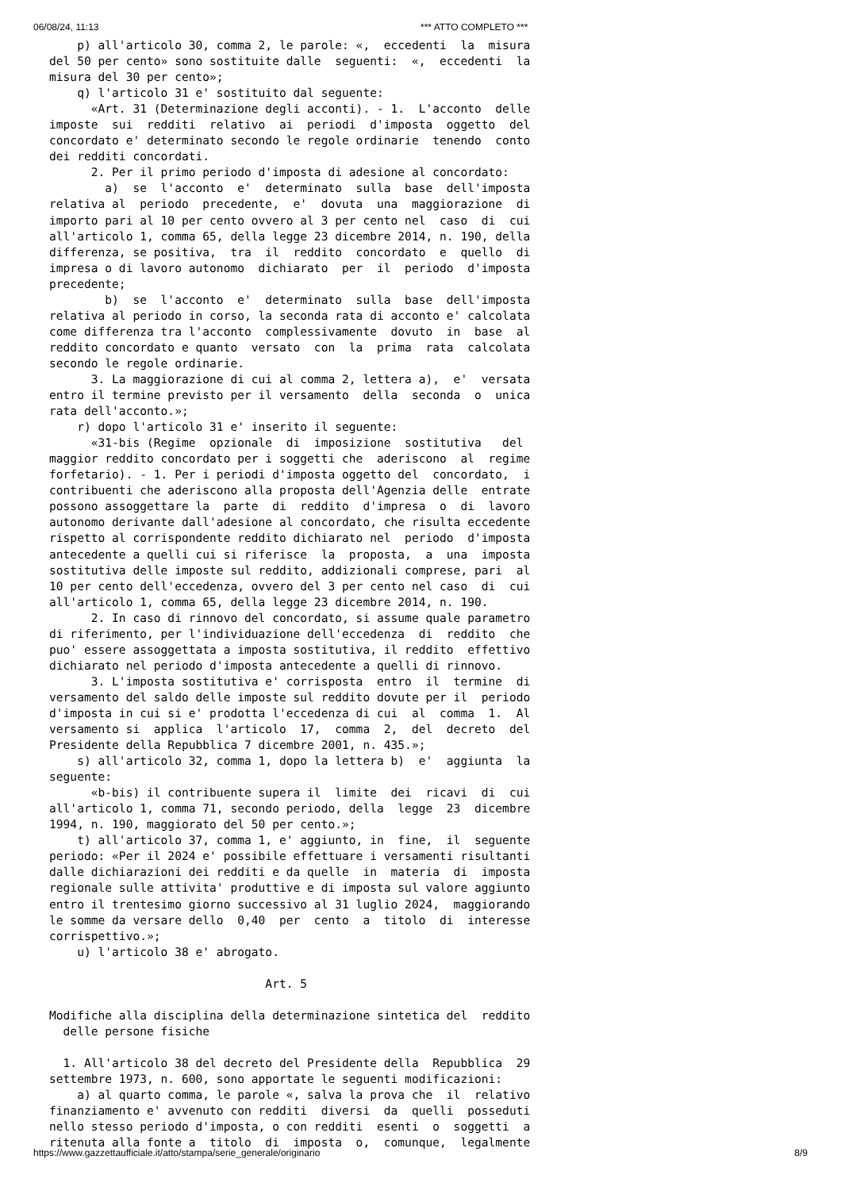06/08/24, 11:13 *** ATTO COMPLETO ***
    p) all'articolo 30, comma 2, le parole: «,  eccedenti  la  misura
del 50 per cento» sono sostituite dalle  seguenti:  «,  eccedenti  la
misura del 30 per cento»;
    q) l'articolo 31 e' sostituito dal seguente:
      «Art. 31 (Determinazione degli acconti). - 1.  L'acconto  delle
imposte  sui  redditi  relativo  ai  periodi  d'imposta  oggetto  del
concordato e' determinato secondo le regole ordinarie  tenendo  conto
dei redditi concordati.
      2. Per il primo periodo d'imposta di adesione al concordato:
        a)  se  l'acconto  e'  determinato  sulla  base  dell'imposta
relativa al  periodo  precedente,  e'  dovuta  una  maggiorazione  di
importo pari al 10 per cento ovvero al 3 per cento nel  caso  di  cui
all'articolo 1, comma 65, della legge 23 dicembre 2014, n. 190, della
differenza, se positiva,  tra  il  reddito  concordato  e  quello  di
impresa o di lavoro autonomo  dichiarato  per  il  periodo  d'imposta
precedente;
        b)  se  l'acconto  e'  determinato  sulla  base  dell'imposta
relativa al periodo in corso, la seconda rata di acconto e' calcolata
come differenza tra l'acconto  complessivamente  dovuto  in  base  al
reddito concordato e quanto  versato  con  la  prima  rata  calcolata
secondo le regole ordinarie.
      3. La maggiorazione di cui al comma 2, lettera a),  e'  versata
entro il termine previsto per il versamento  della  seconda  o  unica
rata dell'acconto.»;
    r) dopo l'articolo 31 e' inserito il seguente:
      «31-bis (Regime  opzionale  di  imposizione  sostitutiva   del
maggior reddito concordato per i soggetti che  aderiscono  al  regime
forfetario). - 1. Per i periodi d'imposta oggetto del  concordato,  i
contribuenti che aderiscono alla proposta dell'Agenzia delle  entrate
possono assoggettare la  parte  di  reddito  d'impresa  o  di  lavoro
autonomo derivante dall'adesione al concordato, che risulta eccedente
rispetto al corrispondente reddito dichiarato nel  periodo  d'imposta
antecedente a quelli cui si riferisce  la  proposta,  a  una  imposta
sostitutiva delle imposte sul reddito, addizionali comprese, pari  al
10 per cento dell'eccedenza, ovvero del 3 per cento nel caso  di  cui
all'articolo 1, comma 65, della legge 23 dicembre 2014, n. 190.
      2. In caso di rinnovo del concordato, si assume quale parametro
di riferimento, per l'individuazione dell'eccedenza  di  reddito  che
puo' essere assoggettata a imposta sostitutiva, il reddito  effettivo
dichiarato nel periodo d'imposta antecedente a quelli di rinnovo.
      3. L'imposta sostitutiva e' corrisposta  entro  il  termine  di
versamento del saldo delle imposte sul reddito dovute per il  periodo
d'imposta in cui si e' prodotta l'eccedenza di cui  al  comma  1.  Al
versamento si  applica  l'articolo  17,  comma  2,  del  decreto  del
Presidente della Repubblica 7 dicembre 2001, n. 435.»;
    s) all'articolo 32, comma 1, dopo la lettera b)  e'  aggiunta  la
seguente:
      «b-bis) il contribuente supera il  limite  dei  ricavi  di  cui
all'articolo 1, comma 71, secondo periodo, della  legge  23  dicembre
1994, n. 190, maggiorato del 50 per cento.»;
    t) all'articolo 37, comma 1, e' aggiunto, in  fine,  il  seguente
periodo: «Per il 2024 e' possibile effettuare i versamenti risultanti
dalle dichiarazioni dei redditi e da quelle  in  materia  di  imposta
regionale sulle attivita' produttive e di imposta sul valore aggiunto
entro il trentesimo giorno successivo al 31 luglio 2024,  maggiorando
le somme da versare dello  0,40  per  cento  a  titolo  di  interesse
corrispettivo.»;
    u) l'articolo 38 e' abrogato.

                               Art. 5

Modifiche alla disciplina della determinazione sintetica del  reddito
  delle persone fisiche

  1. All'articolo 38 del decreto del Presidente della  Repubblica  29
settembre 1973, n. 600, sono apportate le seguenti modificazioni:
    a) al quarto comma, le parole «, salva la prova che  il  relativo
finanziamento e' avvenuto con redditi  diversi  da  quelli  posseduti
nello stesso periodo d'imposta, o con redditi  esenti  o  soggetti  a
ritenuta alla fonte a  titolo  di  imposta  o,  comunque,  legalmente
https://www.gazzettaufficiale.it/atto/stampa/serie_generale/originario 8/9